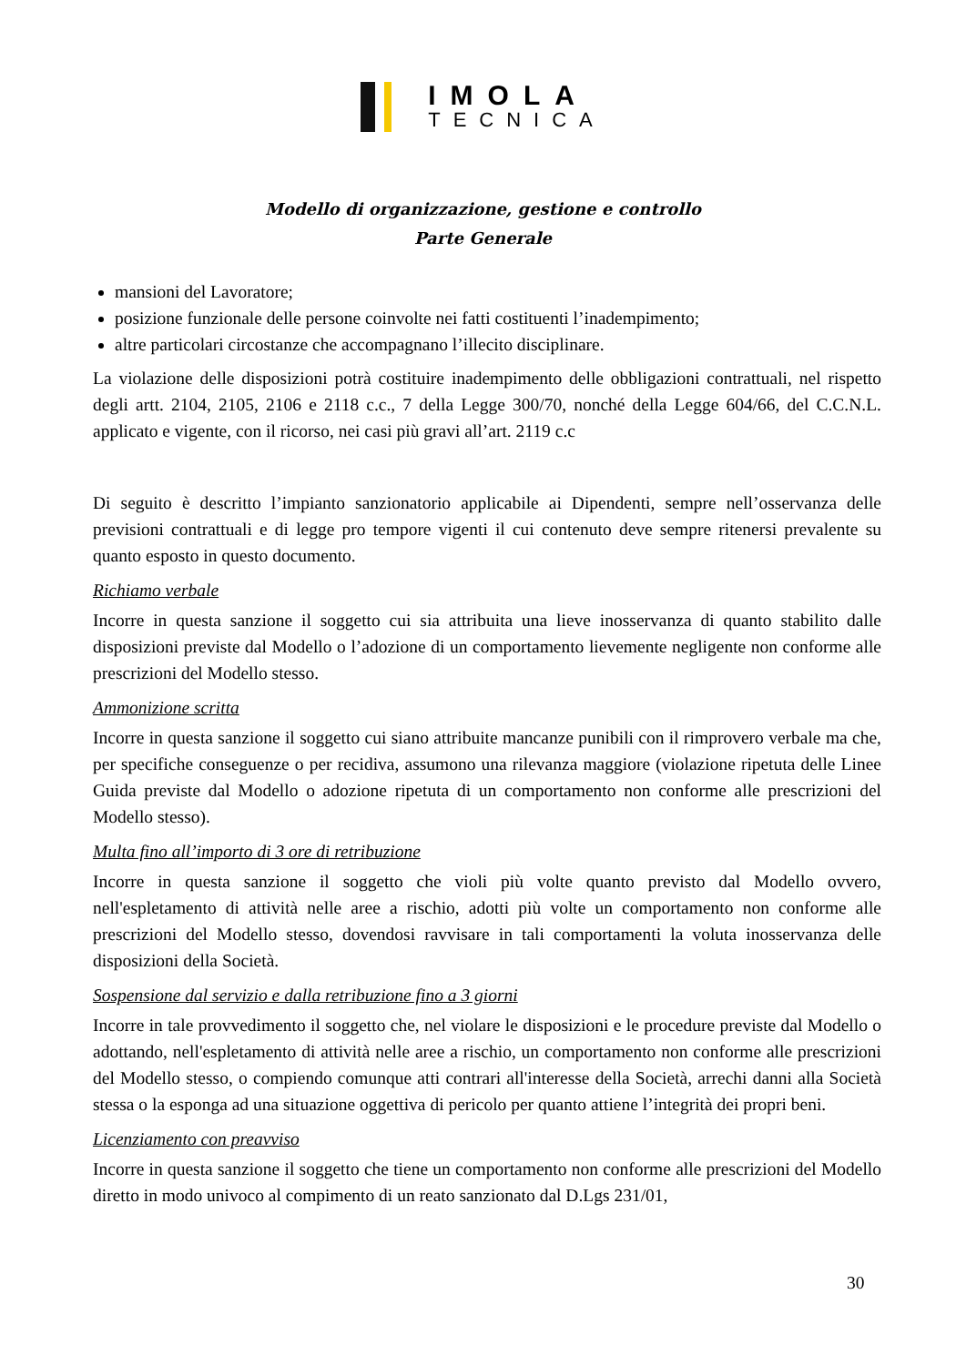IMOLA
TECNICA
Modello di organizzazione, gestione e controllo
Parte Generale
mansioni del Lavoratore;
posizione funzionale delle persone coinvolte nei fatti costituenti l’inadempimento;
altre particolari circostanze che accompagnano l’illecito disciplinare.
La violazione delle disposizioni potrà costituire inadempimento delle obbligazioni contrattuali, nel rispetto degli artt. 2104, 2105, 2106 e 2118 c.c., 7 della Legge 300/70, nonché della Legge 604/66, del C.C.N.L. applicato e vigente, con il ricorso, nei casi più gravi all’art. 2119 c.c
Di seguito è descritto l’impianto sanzionatorio applicabile ai Dipendenti, sempre nell’osservanza delle previsioni contrattuali e di legge pro tempore vigenti il cui contenuto deve sempre ritenersi prevalente su quanto esposto in questo documento.
Richiamo verbale
Incorre in questa sanzione il soggetto cui sia attribuita una lieve inosservanza di quanto stabilito dalle disposizioni previste dal Modello o l’adozione di un comportamento lievemente negligente non conforme alle prescrizioni del Modello stesso.
Ammonizione scritta
Incorre in questa sanzione il soggetto cui siano attribuite mancanze punibili con il rimprovero verbale ma che, per specifiche conseguenze o per recidiva, assumono una rilevanza maggiore (violazione ripetuta delle Linee Guida previste dal Modello o adozione ripetuta di un comportamento non conforme alle prescrizioni del Modello stesso).
Multa fino all’importo di 3 ore di retribuzione
Incorre in questa sanzione il soggetto che violi più volte quanto previsto dal Modello ovvero, nell'espletamento di attività nelle aree a rischio, adotti più volte un comportamento non conforme alle prescrizioni del Modello stesso, dovendosi ravvisare in tali comportamenti la voluta inosservanza delle disposizioni della Società.
Sospensione dal servizio e dalla retribuzione fino a 3 giorni
Incorre in tale provvedimento il soggetto che, nel violare le disposizioni e le procedure previste dal Modello o adottando, nell'espletamento di attività nelle aree a rischio, un comportamento non conforme alle prescrizioni del Modello stesso, o compiendo comunque atti contrari all'interesse della Società, arrechi danni alla Società stessa o la esponga ad una situazione oggettiva di pericolo per quanto attiene l’integrità dei propri beni.
Licenziamento con preavviso
Incorre in questa sanzione il soggetto che tiene un comportamento non conforme alle prescrizioni del Modello diretto in modo univoco al compimento di un reato sanzionato dal D.Lgs 231/01,
30